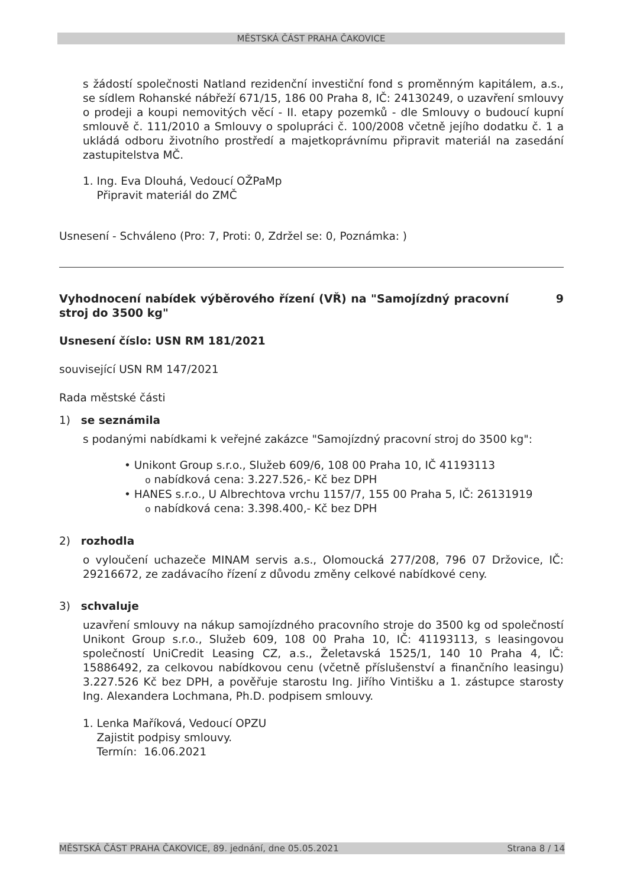MĚSTSKÁ ČÁST PRAHA ČAKOVICE
s žádostí společnosti Natland rezidenční investiční fond s proměnným kapitálem, a.s., se sídlem Rohanské nábřeží 671/15, 186 00 Praha 8, IČ: 24130249, o uzavření smlouvy o prodeji a koupi nemovitých věcí - II. etapy pozemků - dle Smlouvy o budoucí kupní smlouvě č. 111/2010 a Smlouvy o spolupráci č. 100/2008 včetně jejího dodatku č. 1 a ukládá odboru životního prostředí a majetkoprávnímu připravit materiál na zasedání zastupitelstva MČ.
1. Ing. Eva Dlouhá, Vedoucí OŽPaMp
Připravit materiál do ZMČ
Usnesení - Schváleno (Pro: 7, Proti: 0, Zdržel se: 0, Poznámka: )
Vyhodnocení nabídek výběrového řízení (VŘ) na "Samojízdný pracovní stroj do 3500 kg" 9
Usnesení číslo: USN RM 181/2021
související USN RM 147/2021
Rada městské části
1) se seznámila
s podanými nabídkami k veřejné zakázce "Samojízdný pracovní stroj do 3500 kg":
• Unikont Group s.r.o., Služeb 609/6, 108 00 Praha 10, IČ 41193113
o nabídková cena: 3.227.526,- Kč bez DPH
• HANES s.r.o., U Albrechtova vrchu 1157/7, 155 00 Praha 5, IČ: 26131919
o nabídková cena: 3.398.400,- Kč bez DPH
2) rozhodla
o vyloučení uchazeče MINAM servis a.s., Olomoucká 277/208, 796 07 Držovice, IČ: 29216672, ze zadávacího řízení z důvodu změny celkové nabídkové ceny.
3) schvaluje
uzavření smlouvy na nákup samojízdného pracovního stroje do 3500 kg od společností Unikont Group s.r.o., Služeb 609, 108 00 Praha 10, IČ: 41193113, s leasingovou společností UniCredit Leasing CZ, a.s., Želetavská 1525/1, 140 10 Praha 4, IČ: 15886492, za celkovou nabídkovou cenu (včetně příslušenství a finančního leasingu) 3.227.526 Kč bez DPH, a pověřuje starostu Ing. Jiřího Vintišku a 1. zástupce starosty Ing. Alexandera Lochmana, Ph.D. podpisem smlouvy.
1. Lenka Maříková, Vedoucí OPZU
Zajistit podpisy smlouvy.
Termín: 16.06.2021
MĚSTSKÁ ČÁST PRAHA ČAKOVICE, 89. jednání, dne 05.05.2021 Strana 8 / 14